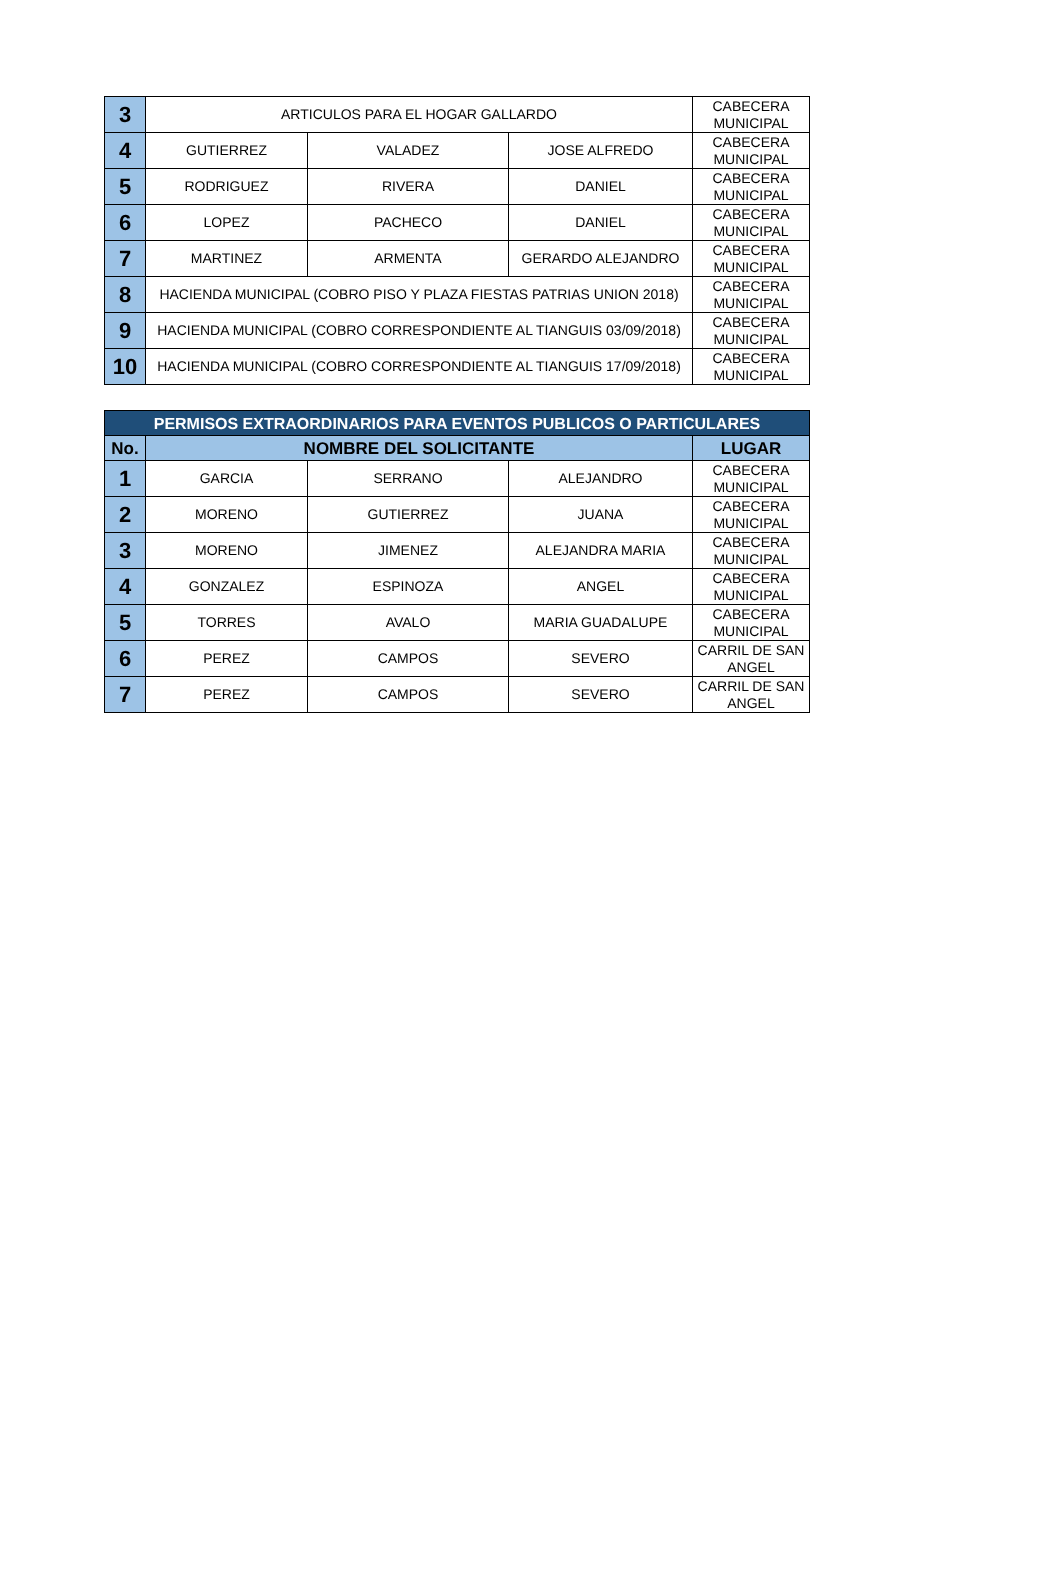| 3 | ARTICULOS PARA EL HOGAR GALLARDO | | | CABECERA MUNICIPAL |
| 4 | GUTIERREZ | VALADEZ | JOSE ALFREDO | CABECERA MUNICIPAL |
| 5 | RODRIGUEZ | RIVERA | DANIEL | CABECERA MUNICIPAL |
| 6 | LOPEZ | PACHECO | DANIEL | CABECERA MUNICIPAL |
| 7 | MARTINEZ | ARMENTA | GERARDO ALEJANDRO | CABECERA MUNICIPAL |
| 8 | HACIENDA MUNICIPAL (COBRO PISO Y PLAZA FIESTAS PATRIAS UNION 2018) | | | CABECERA MUNICIPAL |
| 9 | HACIENDA MUNICIPAL (COBRO CORRESPONDIENTE AL TIANGUIS 03/09/2018) | | | CABECERA MUNICIPAL |
| 10 | HACIENDA MUNICIPAL (COBRO CORRESPONDIENTE AL TIANGUIS 17/09/2018) | | | CABECERA MUNICIPAL |
| PERMISOS EXTRAORDINARIOS PARA EVENTOS PUBLICOS O PARTICULARES | | | | |
| --- | --- | --- | --- | --- |
| No. | NOMBRE DEL SOLICITANTE | | | LUGAR |
| 1 | GARCIA | SERRANO | ALEJANDRO | CABECERA MUNICIPAL |
| 2 | MORENO | GUTIERREZ | JUANA | CABECERA MUNICIPAL |
| 3 | MORENO | JIMENEZ | ALEJANDRA MARIA | CABECERA MUNICIPAL |
| 4 | GONZALEZ | ESPINOZA | ANGEL | CABECERA MUNICIPAL |
| 5 | TORRES | AVALO | MARIA GUADALUPE | CABECERA MUNICIPAL |
| 6 | PEREZ | CAMPOS | SEVERO | CARRIL DE SAN ANGEL |
| 7 | PEREZ | CAMPOS | SEVERO | CARRIL DE SAN ANGEL |